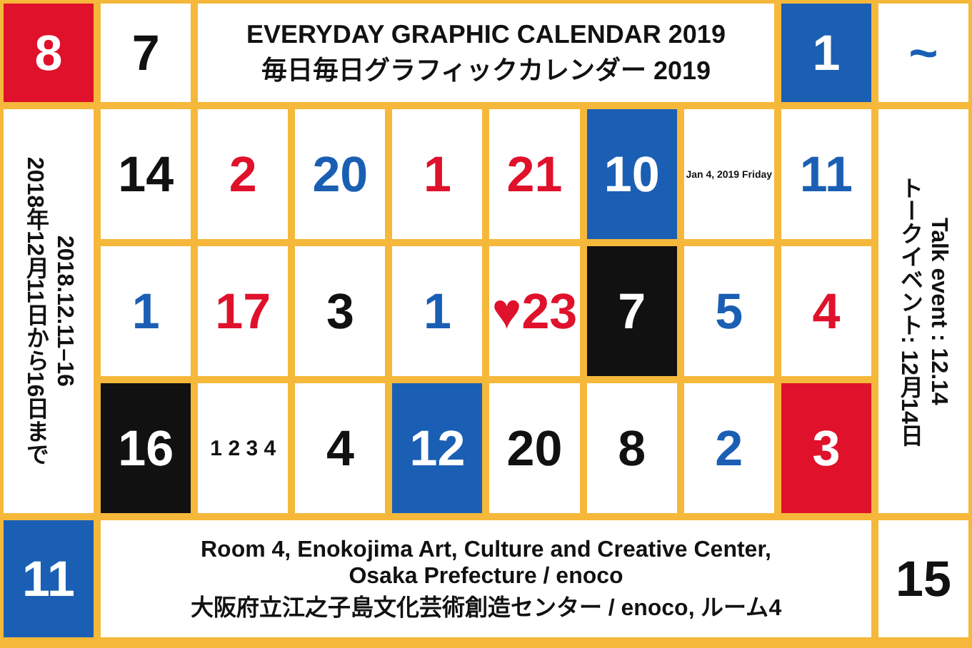8
7
EVERYDAY GRAPHIC CALENDAR 2019
毎日毎日グラフィックカレンダー 2019
1
~
2018.12.11–16
2018年12月11日から16日まで
14
2
20
1
21
10
Jan 4, 2019 Friday
11
Talk event : 12.14
トークイベント: 12月14日
1
17
3
1
♥23
7
5
4
16
1 2 3 4
4
12
20
8
2
3
11
Room 4, Enokojima Art, Culture and Creative Center,
Osaka Prefecture / enoco
大阪府立江之子島文化芸術創造センター / enoco, ルーム4
15